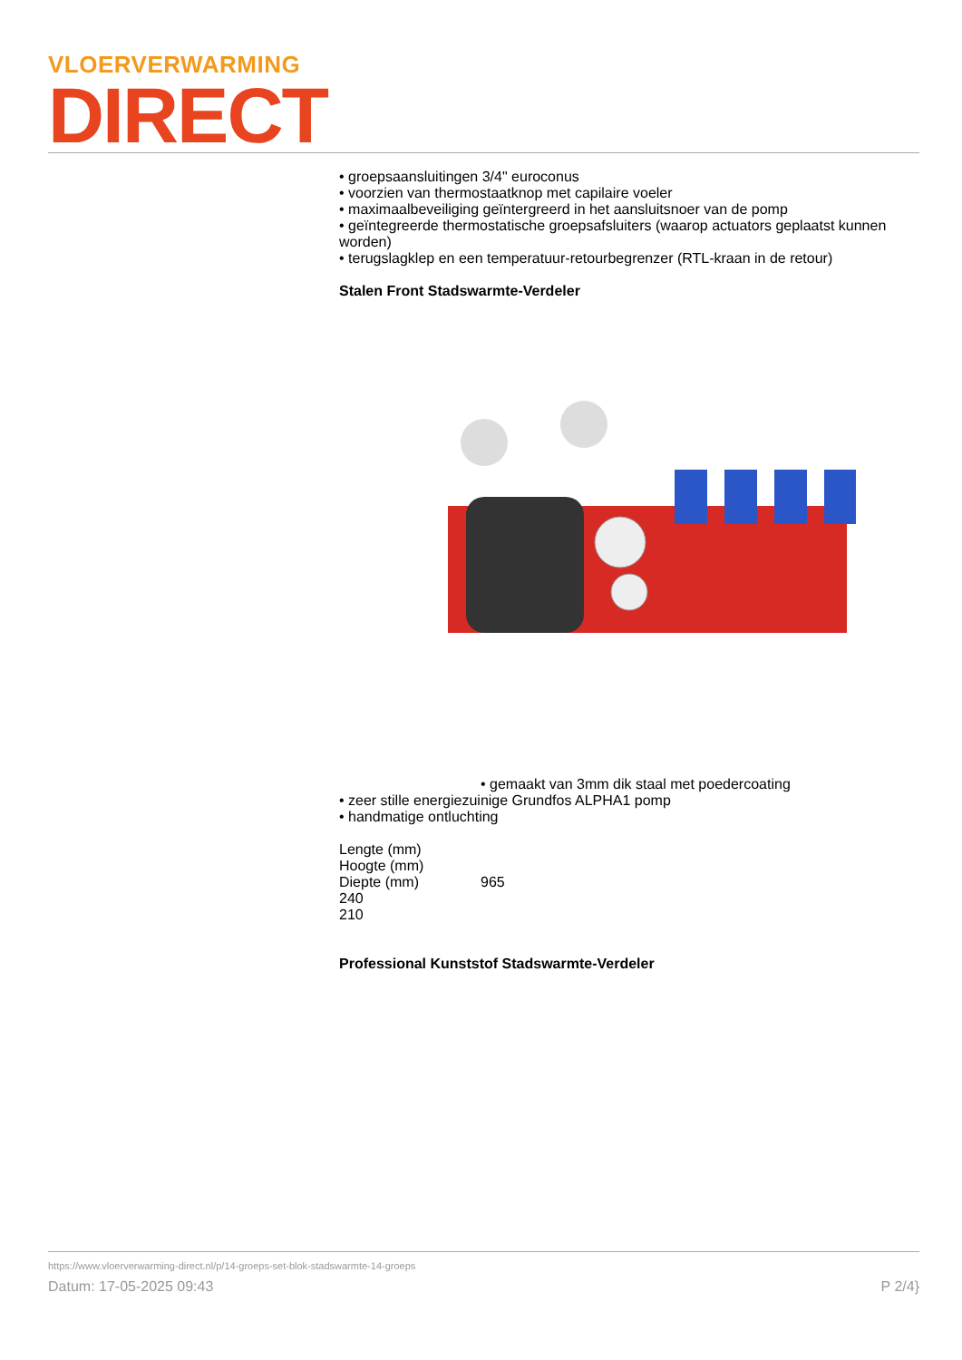VLOERVERWARMING
DIRECT
• groepsaansluitingen 3/4" euroconus
• voorzien van thermostaatknop met capilaire voeler
• maximaalbeveiliging geïntergreerd in het aansluitsnoer van de pomp
• geïntegreerde thermostatische groepsafsluiters (waarop actuators geplaatst kunnen worden)
• terugslagklep en een temperatuur-retourbegrenzer (RTL-kraan in de retour)
Stalen Front Stadswarmte-Verdeler
• gemaakt van 3mm dik staal met poedercoating
• zeer stille energiezuinige Grundfos ALPHA1 pomp
• handmatige ontluchting
Lengte (mm)
Hoogte (mm)
Diepte (mm) 965
240
210
Professional Kunststof Stadswarmte-Verdeler
https://www.vloerverwarming-direct.nl/p/14-groeps-set-blok-stadswarmte-14-groeps
Datum: 17-05-2025 09:43 P 2/4}